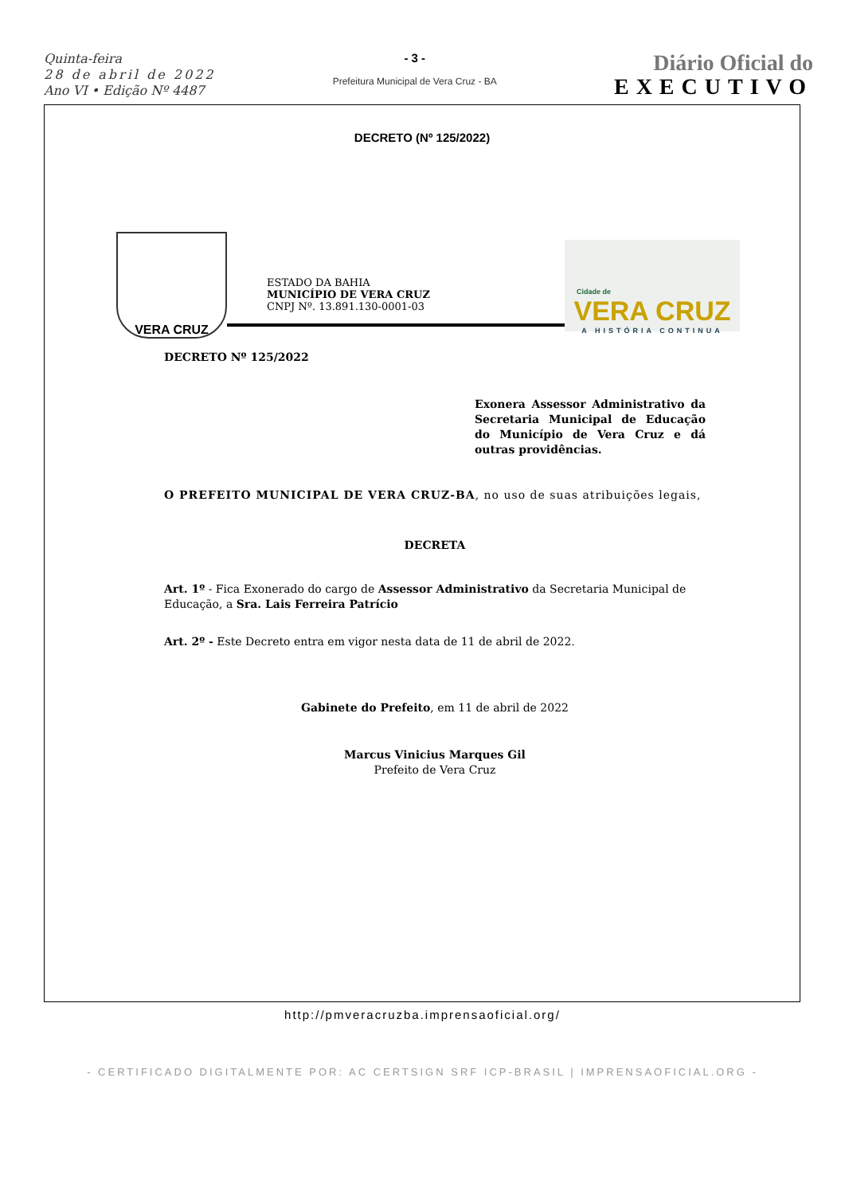Quinta-feira
28 de abril de 2022
Ano VI • Edição Nº 4487
- 3 -
Prefeitura Municipal de Vera Cruz - BA
Diário Oficial do
EXECUTIVO
DECRETO (Nº 125/2022)
VERA CRUZ
ESTADO DA BAHIA
MUNICÍPIO DE VERA CRUZ
CNPJ Nº. 13.891.130-0001-03
Cidade de
VERA CRUZ
A HISTÓRIA CONTINUA
DECRETO Nº 125/2022
Exonera Assessor Administrativo da Secretaria Municipal de Educação do Município de Vera Cruz e dá outras providências.
O PREFEITO MUNICIPAL DE VERA CRUZ-BA, no uso de suas atribuições legais,
DECRETA
Art. 1º - Fica Exonerado do cargo de Assessor Administrativo da Secretaria Municipal de Educação, a Sra. Lais Ferreira Patrício
Art. 2º - Este Decreto entra em vigor nesta data de 11 de abril de 2022.
Gabinete do Prefeito, em 11 de abril de 2022
Marcus Vinicius Marques Gil
Prefeito de Vera Cruz
http://pmveracruzba.imprensaoficial.org/
- CERTIFICADO DIGITALMENTE POR: AC CERTSIGN SRF ICP-BRASIL | IMPRENSAOFICIAL.ORG -